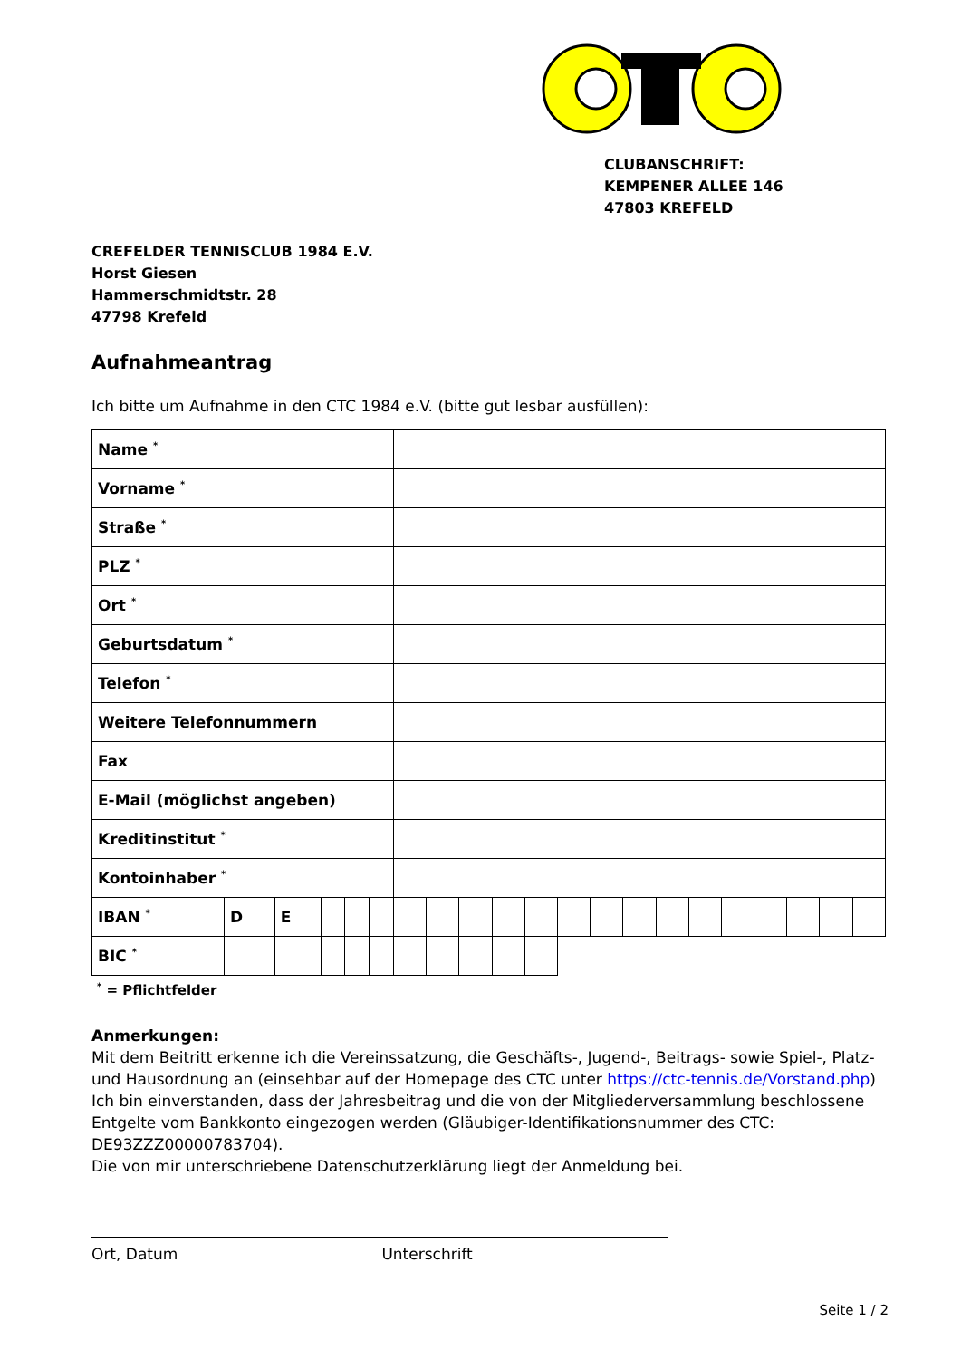CLUBANSCHRIFT:
KEMPENER ALLEE 146
47803 KREFELD
CREFELDER TENNISCLUB 1984 E.V.
Horst Giesen
Hammerschmidtstr. 28
47798 Krefeld
Aufnahmeantrag
Ich bitte um Aufnahme in den CTC 1984 e.V. (bitte gut lesbar ausfüllen):
| Name <sup>*</sup> | | | | | | | | | | | | | | | | | | | | |
| Vorname <sup>*</sup> | | | | | | | | | | | | | | | | | | | | |
| Straße <sup>*</sup> | | | | | | | | | | | | | | | | | | | | |
| PLZ <sup>*</sup> | | | | | | | | | | | | | | | | | | | | |
| Ort <sup>*</sup> | | | | | | | | | | | | | | | | | | | | |
| Geburtsdatum <sup>*</sup> | | | | | | | | | | | | | | | | | | | | |
| Telefon <sup>*</sup> | | | | | | | | | | | | | | | | | | | | |
| Weitere Telefonnummern | | | | | | | | | | | | | | | | | | | | |
| Fax | | | | | | | | | | | | | | | | | | | | |
| E-Mail (möglichst angeben) | | | | | | | | | | | | | | | | | | | | |
| Kreditinstitut <sup>*</sup> | | | | | | | | | | | | | | | | | | | | |
| Kontoinhaber <sup>*</sup> | | | | | | | | | | | | | | | | | | | | |
| IBAN <sup>*</sup> | D | E | | | | | | | | | | | | | | | | | | |
| BIC <sup>*</sup> | | | | | | | | | | | | | | | | | | | | |
<sup>*</sup> = Pflichtfelder
Anmerkungen:
Mit dem Beitritt erkenne ich die Vereinssatzung, die Geschäfts-, Jugend-, Beitrags- sowie Spiel-, Platz- und Hausordnung an (einsehbar auf der Homepage des CTC unter https://ctc-tennis.de/Vorstand.php)
Ich bin einverstanden, dass der Jahresbeitrag und die von der Mitgliederversammlung beschlossene Entgelte vom Bankkonto eingezogen werden (Gläubiger-Identifikationsnummer des CTC: DE93ZZZ00000783704).
Die von mir unterschriebene Datenschutzerklärung liegt der Anmeldung bei.
Ort, Datum Unterschrift
Seite 1 / 2